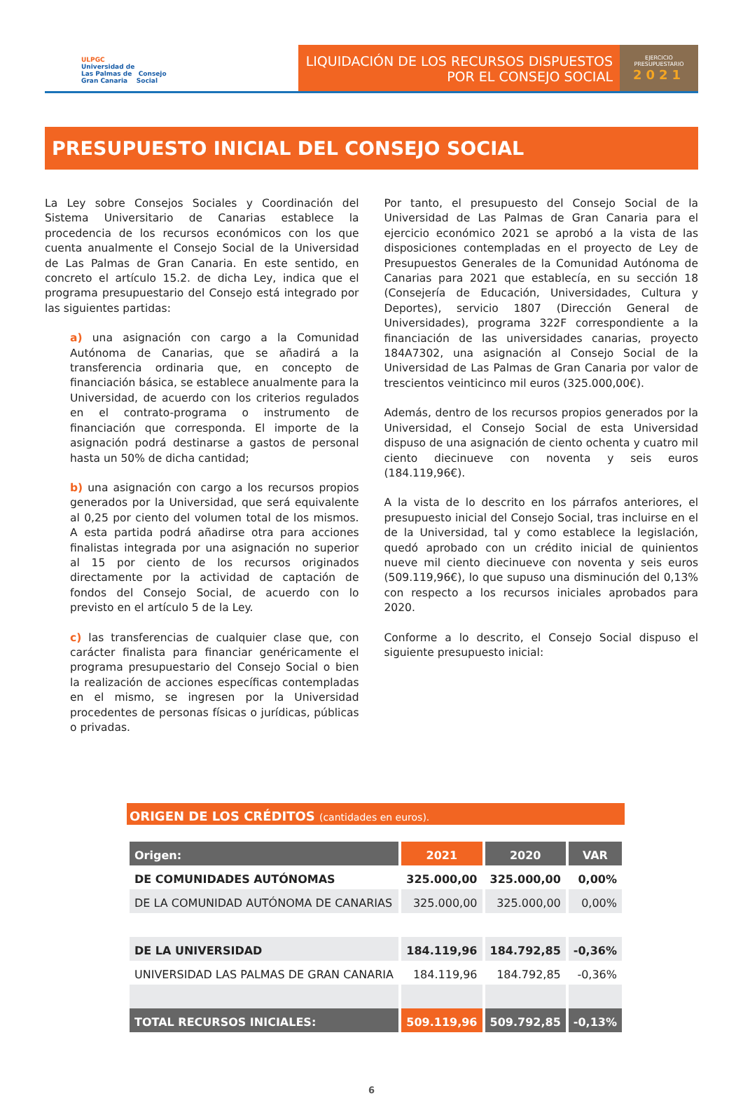ULPGC
Universidad de
Las Palmas de Consejo
Gran Canaria Social
LIQUIDACIÓN DE LOS RECURSOS DISPUESTOS
POR EL CONSEJO SOCIAL
EJERCICIO
PRESUPUESTARIO
2021
PRESUPUESTO INICIAL DEL CONSEJO SOCIAL
La Ley sobre Consejos Sociales y Coordinación del Sistema Universitario de Canarias establece la procedencia de los recursos económicos con los que cuenta anualmente el Consejo Social de la Universidad de Las Palmas de Gran Canaria. En este sentido, en concreto el artículo 15.2. de dicha Ley, indica que el programa presupuestario del Consejo está integrado por las siguientes partidas:
a) una asignación con cargo a la Comunidad Autónoma de Canarias, que se añadirá a la transferencia ordinaria que, en concepto de financiación básica, se establece anualmente para la Universidad, de acuerdo con los criterios regulados en el contrato-programa o instrumento de financiación que corresponda. El importe de la asignación podrá destinarse a gastos de personal hasta un 50% de dicha cantidad;
b) una asignación con cargo a los recursos propios generados por la Universidad, que será equivalente al 0,25 por ciento del volumen total de los mismos. A esta partida podrá añadirse otra para acciones finalistas integrada por una asignación no superior al 15 por ciento de los recursos originados directamente por la actividad de captación de fondos del Consejo Social, de acuerdo con lo previsto en el artículo 5 de la Ley.
c) las transferencias de cualquier clase que, con carácter finalista para financiar genéricamente el programa presupuestario del Consejo Social o bien la realización de acciones específicas contempladas en el mismo, se ingresen por la Universidad procedentes de personas físicas o jurídicas, públicas o privadas.
Por tanto, el presupuesto del Consejo Social de la Universidad de Las Palmas de Gran Canaria para el ejercicio económico 2021 se aprobó a la vista de las disposiciones contempladas en el proyecto de Ley de Presupuestos Generales de la Comunidad Autónoma de Canarias para 2021 que establecía, en su sección 18 (Consejería de Educación, Universidades, Cultura y Deportes), servicio 1807 (Dirección General de Universidades), programa 322F correspondiente a la financiación de las universidades canarias, proyecto 184A7302, una asignación al Consejo Social de la Universidad de Las Palmas de Gran Canaria por valor de trescientos veinticinco mil euros (325.000,00€).
Además, dentro de los recursos propios generados por la Universidad, el Consejo Social de esta Universidad dispuso de una asignación de ciento ochenta y cuatro mil ciento diecinueve con noventa y seis euros (184.119,96€).
A la vista de lo descrito en los párrafos anteriores, el presupuesto inicial del Consejo Social, tras incluirse en el de la Universidad, tal y como establece la legislación, quedó aprobado con un crédito inicial de quinientos nueve mil ciento diecinueve con noventa y seis euros (509.119,96€), lo que supuso una disminución del 0,13% con respecto a los recursos iniciales aprobados para 2020.
Conforme a lo descrito, el Consejo Social dispuso el siguiente presupuesto inicial:
ORIGEN DE LOS CRÉDITOS (cantidades en euros).
| Origen: | 2021 | 2020 | VAR |
| --- | --- | --- | --- |
| DE COMUNIDADES AUTÓNOMAS | 325.000,00 | 325.000,00 | 0,00% |
| DE LA COMUNIDAD AUTÓNOMA DE CANARIAS | 325.000,00 | 325.000,00 | 0,00% |
| DE LA UNIVERSIDAD | 184.119,96 | 184.792,85 | -0,36% |
| UNIVERSIDAD LAS PALMAS DE GRAN CANARIA | 184.119,96 | 184.792,85 | -0,36% |
| TOTAL RECURSOS INICIALES: | 509.119,96 | 509.792,85 | -0,13% |
6